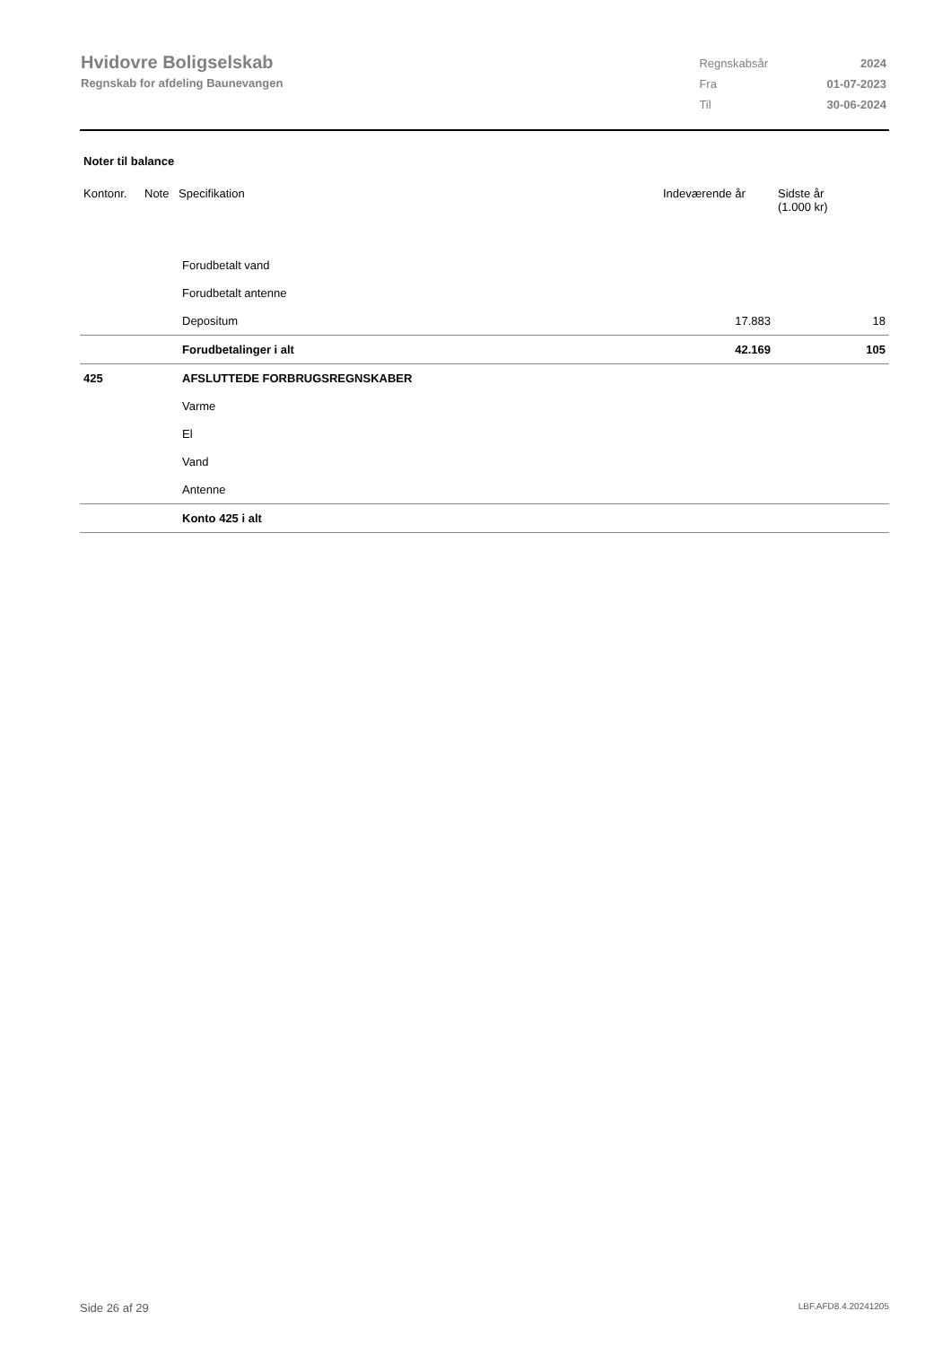Hvidovre Boligselskab
Regnskab for afdeling Baunevangen
| Regnskabsår | 2024 |
| Fra | 01-07-2023 |
| Til | 30-06-2024 |
Noter til balance
| Kontonr. | Note | Specifikation | Indeværende år | Sidste år (1.000 kr) |
| --- | --- | --- | --- | --- |
| | | Forudbetalt vand | | |
| | | Forudbetalt antenne | | |
| | | Depositum | 17.883 | 18 |
| | | Forudbetalinger i alt | 42.169 | 105 |
| 425 | | AFSLUTTEDE FORBRUGSREGNSKABER | | |
| | | Varme | | |
| | | El | | |
| | | Vand | | |
| | | Antenne | | |
| | | Konto 425 i alt | | |
Side 26 af 29 LBF.AFD8.4.20241205